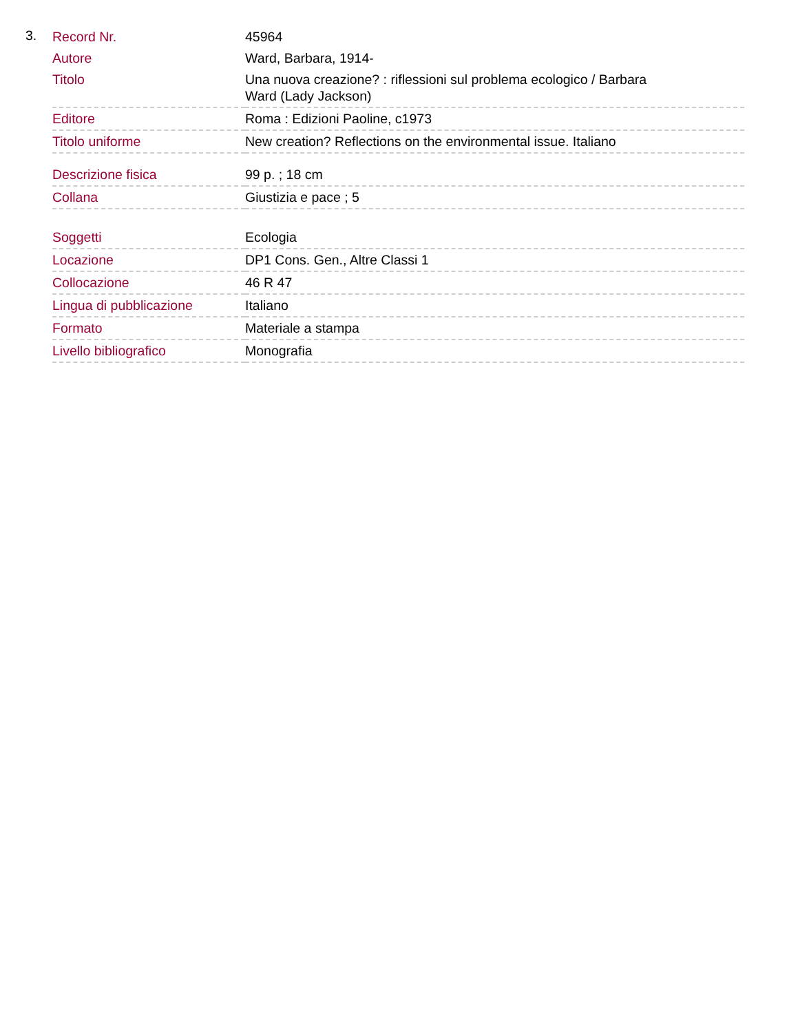3.
| Record Nr. | 45964 |
| Autore | Ward, Barbara, 1914- |
| Titolo | Una nuova creazione? : riflessioni sul problema ecologico / Barbara Ward (Lady Jackson) |
| Editore | Roma : Edizioni Paoline, c1973 |
| Titolo uniforme | New creation? Reflections on the environmental issue. Italiano |
| Descrizione fisica | 99 p. ; 18 cm |
| Collana | Giustizia e pace ; 5 |
| Soggetti | Ecologia |
| Locazione | DP1 Cons. Gen., Altre Classi 1 |
| Collocazione | 46 R 47 |
| Lingua di pubblicazione | Italiano |
| Formato | Materiale a stampa |
| Livello bibliografico | Monografia |